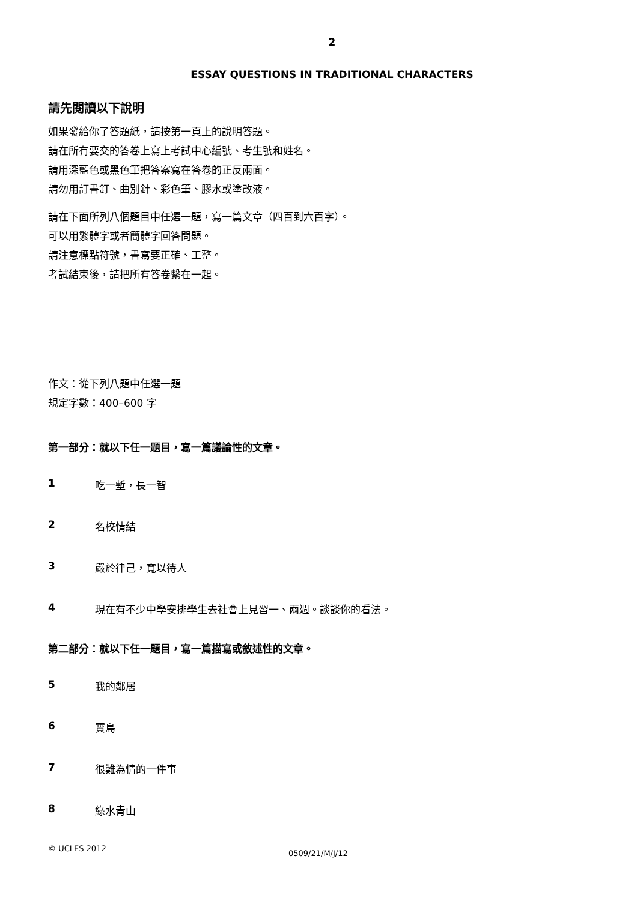2
ESSAY QUESTIONS IN TRADITIONAL CHARACTERS
請先閱讀以下說明
如果發給你了答題紙，請按第一頁上的說明答題。
請在所有要交的答卷上寫上考試中心編號、考生號和姓名。
請用深藍色或黑色筆把答案寫在答卷的正反兩面。
請勿用訂書釘、曲別針、彩色筆、膠水或塗改液。
請在下面所列八個題目中任選一題，寫一篇文章（四百到六百字）。
可以用繁體字或者簡體字回答問題。
請注意標點符號，書寫要正確、工整。
考試結束後，請把所有答卷繫在一起。
作文：從下列八題中任選一題
規定字數：400–600 字
第一部分：就以下任一題目，寫一篇議論性的文章。
1 吃一塹，長一智
2 名校情結
3 嚴於律己，寬以待人
4 現在有不少中學安排學生去社會上見習一、兩週。談談你的看法。
第二部分：就以下任一題目，寫一篇描寫或敘述性的文章。
5 我的鄰居
6 寶島
7 很難為情的一件事
8 綠水青山
© UCLES 2012
0509/21/M/J/12